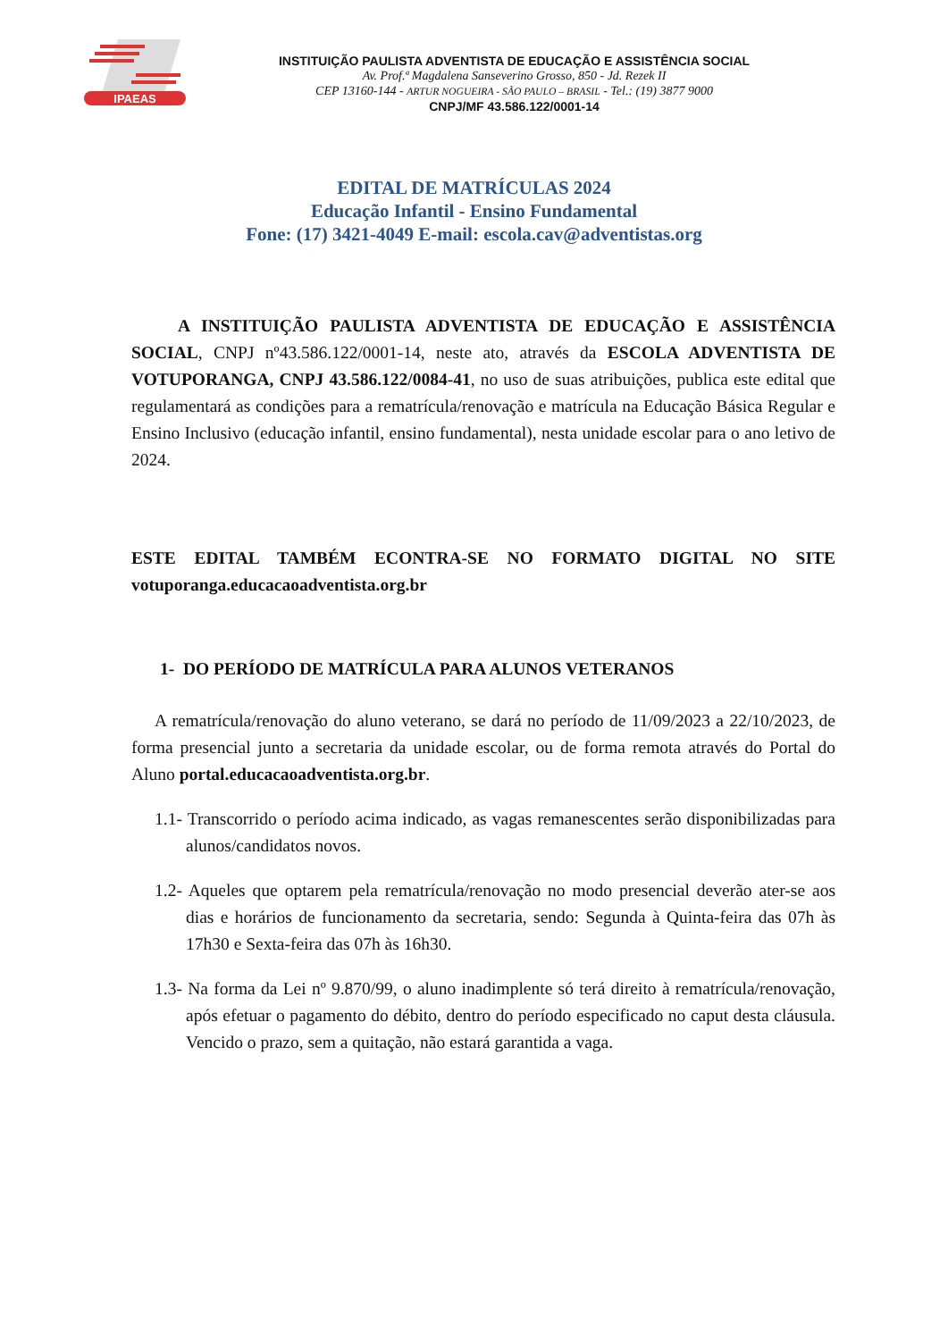IPAEAS
INSTITUIÇÃO PAULISTA ADVENTISTA DE EDUCAÇÃO E ASSISTÊNCIA SOCIAL
Av. Prof.ª Magdalena Sanseverino Grosso, 850 - Jd. Rezek II
CEP 13160-144 - ARTUR NOGUEIRA - SÃO PAULO – BRASIL - Tel.: (19) 3877 9000
CNPJ/MF 43.586.122/0001-14
EDITAL DE MATRÍCULAS 2024
Educação Infantil - Ensino Fundamental
Fone: (17) 3421-4049 E-mail: escola.cav@adventistas.org
A INSTITUIÇÃO PAULISTA ADVENTISTA DE EDUCAÇÃO E ASSISTÊNCIA SOCIAL, CNPJ nº43.586.122/0001-14, neste ato, através da ESCOLA ADVENTISTA DE VOTUPORANGA, CNPJ 43.586.122/0084-41, no uso de suas atribuições, publica este edital que regulamentará as condições para a rematrícula/renovação e matrícula na Educação Básica Regular e Ensino Inclusivo (educação infantil, ensino fundamental), nesta unidade escolar para o ano letivo de 2024.
ESTE EDITAL TAMBÉM ECONTRA-SE NO FORMATO DIGITAL NO SITE votuporanga.educacaoadventista.org.br
1- DO PERÍODO DE MATRÍCULA PARA ALUNOS VETERANOS
A rematrícula/renovação do aluno veterano, se dará no período de 11/09/2023 a 22/10/2023, de forma presencial junto a secretaria da unidade escolar, ou de forma remota através do Portal do Aluno portal.educacaoadventista.org.br.
1.1- Transcorrido o período acima indicado, as vagas remanescentes serão disponibilizadas para alunos/candidatos novos.
1.2- Aqueles que optarem pela rematrícula/renovação no modo presencial deverão ater-se aos dias e horários de funcionamento da secretaria, sendo: Segunda à Quinta-feira das 07h às 17h30 e Sexta-feira das 07h às 16h30.
1.3- Na forma da Lei nº 9.870/99, o aluno inadimplente só terá direito à rematrícula/renovação, após efetuar o pagamento do débito, dentro do período especificado no caput desta cláusula. Vencido o prazo, sem a quitação, não estará garantida a vaga.